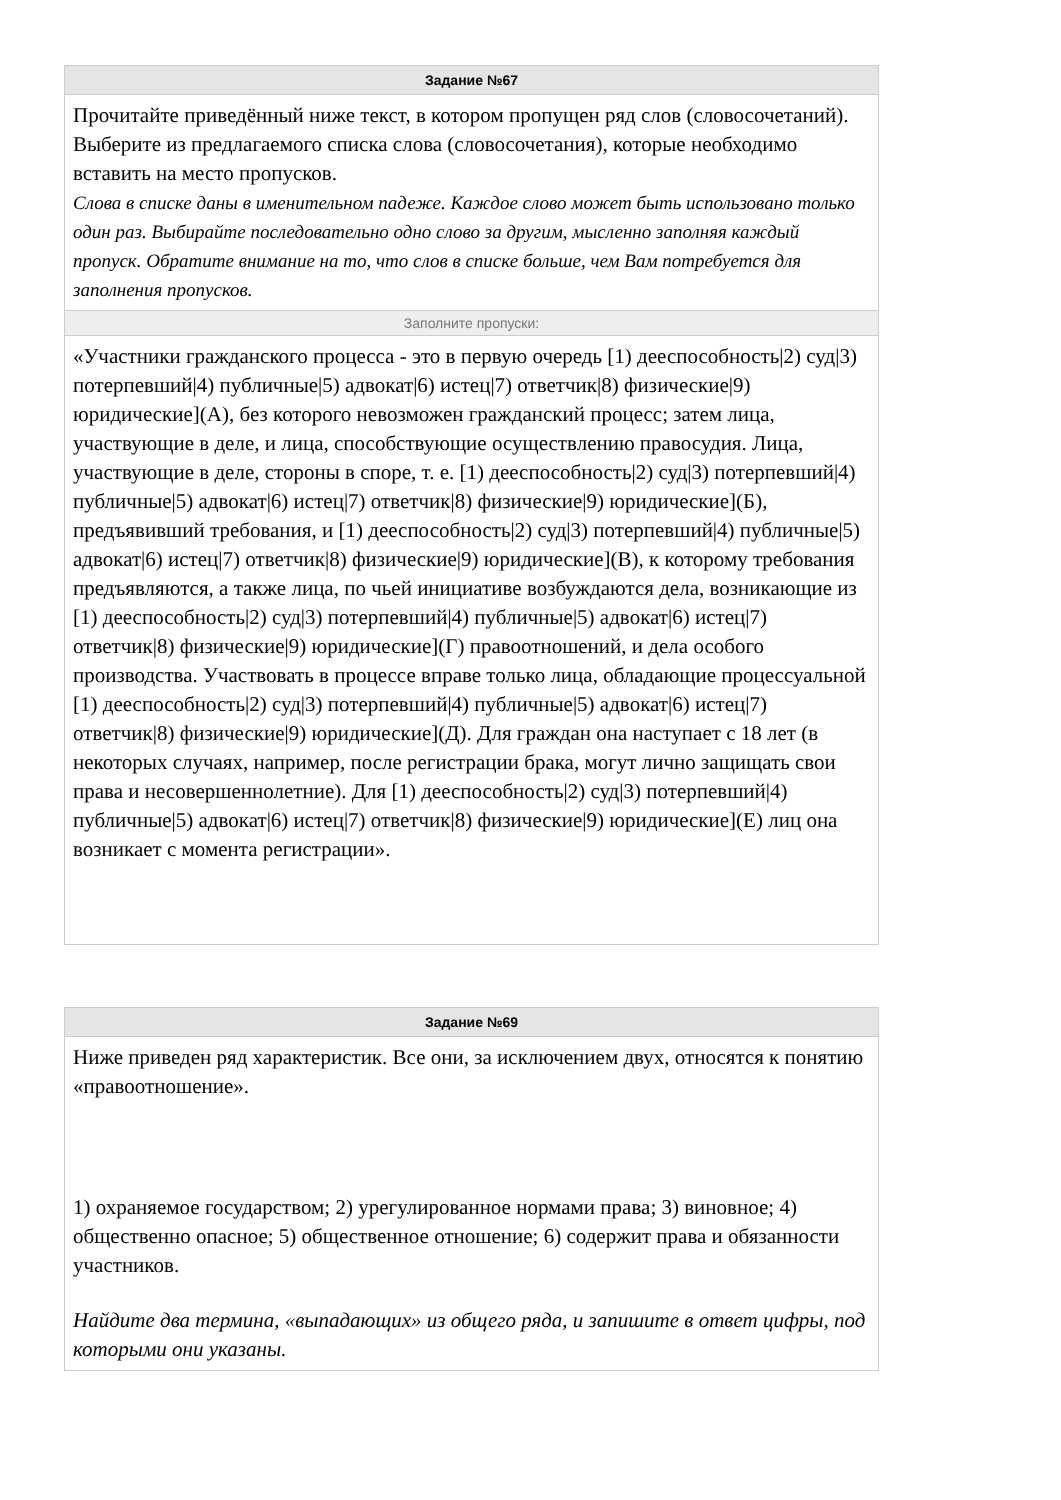Задание №67
Прочитайте приведённый ниже текст, в котором пропущен ряд слов (словосочетаний). Выберите из предлагаемого списка слова (словосочетания), которые необходимо вставить на место пропусков.
Слова в списке даны в именительном падеже. Каждое слово может быть использовано только один раз. Выбирайте последовательно одно слово за другим, мысленно заполняя каждый пропуск. Обратите внимание на то, что слов в списке больше, чем Вам потребуется для заполнения пропусков.
Заполните пропуски:
«Участники гражданского процесса - это в первую очередь [1) дееспособность|2) суд|3) потерпевший|4) публичные|5) адвокат|6) истец|7) ответчик|8) физические|9) юридические](А), без которого невозможен гражданский процесс; затем лица, участвующие в деле, и лица, способствующие осуществлению правосудия. Лица, участвующие в деле, стороны в споре, т. е. [1) дееспособность|2) суд|3) потерпевший|4) публичные|5) адвокат|6) истец|7) ответчик|8) физические|9) юридические](Б), предъявивший требования, и [1) дееспособность|2) суд|3) потерпевший|4) публичные|5) адвокат|6) истец|7) ответчик|8) физические|9) юридические](В), к которому требования предъявляются, а также лица, по чьей инициативе возбуждаются дела, возникающие из [1) дееспособность|2) суд|3) потерпевший|4) публичные|5) адвокат|6) истец|7) ответчик|8) физические|9) юридические](Г) правоотношений, и дела особого производства. Участвовать в процессе вправе только лица, обладающие процессуальной [1) дееспособность|2) суд|3) потерпевший|4) публичные|5) адвокат|6) истец|7) ответчик|8) физические|9) юридические](Д). Для граждан она наступает с 18 лет (в некоторых случаях, например, после регистрации брака, могут лично защищать свои права и несовершеннолетние). Для [1) дееспособность|2) суд|3) потерпевший|4) публичные|5) адвокат|6) истец|7) ответчик|8) физические|9) юридические](Е) лиц она возникает с момента регистрации».
Задание №69
Ниже приведен ряд характеристик. Все они, за исключением двух, относятся к понятию «правоотношение».
1) охраняемое государством; 2) урегулированное нормами права; 3) виновное; 4) общественно опасное; 5) общественное отношение; 6) содержит права и обязанности участников.
Найдите два термина, «выпадающих» из общего ряда, и запишите в ответ цифры, под которыми они указаны.